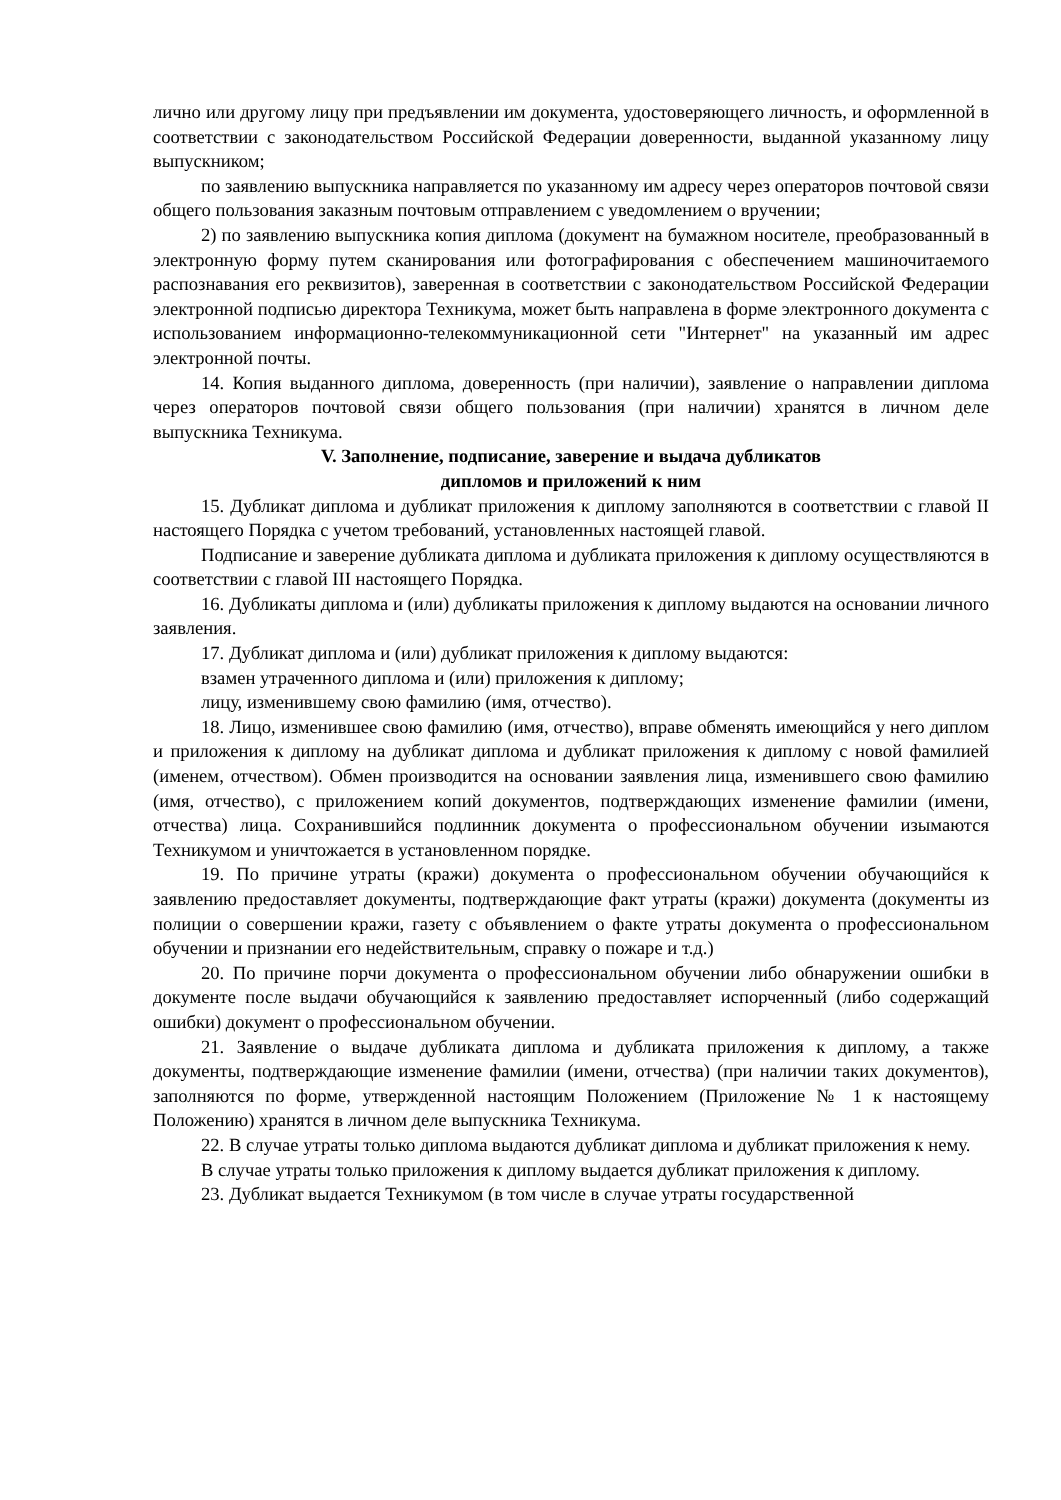лично или другому лицу при предъявлении им документа, удостоверяющего личность, и оформленной в соответствии с законодательством Российской Федерации доверенности, выданной указанному лицу выпускником;
по заявлению выпускника направляется по указанному им адресу через операторов почтовой связи общего пользования заказным почтовым отправлением с уведомлением о вручении;
2) по заявлению выпускника копия диплома (документ на бумажном носителе, преобразованный в электронную форму путем сканирования или фотографирования с обеспечением машиночитаемого распознавания его реквизитов), заверенная в соответствии с законодательством Российской Федерации электронной подписью директора Техникума, может быть направлена в форме электронного документа с использованием информационно-телекоммуникационной сети "Интернет" на указанный им адрес электронной почты.
14. Копия выданного диплома, доверенность (при наличии), заявление о направлении диплома через операторов почтовой связи общего пользования (при наличии) хранятся в личном деле выпускника Техникума.
V. Заполнение, подписание, заверение и выдача дубликатов
дипломов и приложений к ним
15. Дубликат диплома и дубликат приложения к диплому заполняются в соответствии с главой II настоящего Порядка с учетом требований, установленных настоящей главой.
Подписание и заверение дубликата диплома и дубликата приложения к диплому осуществляются в соответствии с главой III настоящего Порядка.
16. Дубликаты диплома и (или) дубликаты приложения к диплому выдаются на основании личного заявления.
17. Дубликат диплома и (или) дубликат приложения к диплому выдаются:
взамен утраченного диплома и (или) приложения к диплому;
лицу, изменившему свою фамилию (имя, отчество).
18. Лицо, изменившее свою фамилию (имя, отчество), вправе обменять имеющийся у него диплом и приложения к диплому на дубликат диплома и дубликат приложения к диплому с новой фамилией (именем, отчеством). Обмен производится на основании заявления лица, изменившего свою фамилию (имя, отчество), с приложением копий документов, подтверждающих изменение фамилии (имени, отчества) лица. Сохранившийся подлинник документа о профессиональном обучении изымаются Техникумом и уничтожается в установленном порядке.
19. По причине утраты (кражи) документа о профессиональном обучении обучающийся к заявлению предоставляет документы, подтверждающие факт утраты (кражи) документа (документы из полиции о совершении кражи, газету с объявлением о факте утраты документа о профессиональном обучении и признании его недействительным, справку о пожаре и т.д.)
20. По причине порчи документа о профессиональном обучении либо обнаружении ошибки в документе после выдачи обучающийся к заявлению предоставляет испорченный (либо содержащий ошибки) документ о профессиональном обучении.
21. Заявление о выдаче дубликата диплома и дубликата приложения к диплому, а также документы, подтверждающие изменение фамилии (имени, отчества) (при наличии таких документов), заполняются по форме, утвержденной настоящим Положением (Приложение № 1 к настоящему Положению) хранятся в личном деле выпускника Техникума.
22. В случае утраты только диплома выдаются дубликат диплома и дубликат приложения к нему.
В случае утраты только приложения к диплому выдается дубликат приложения к диплому.
23. Дубликат выдается Техникумом (в том числе в случае утраты государственной